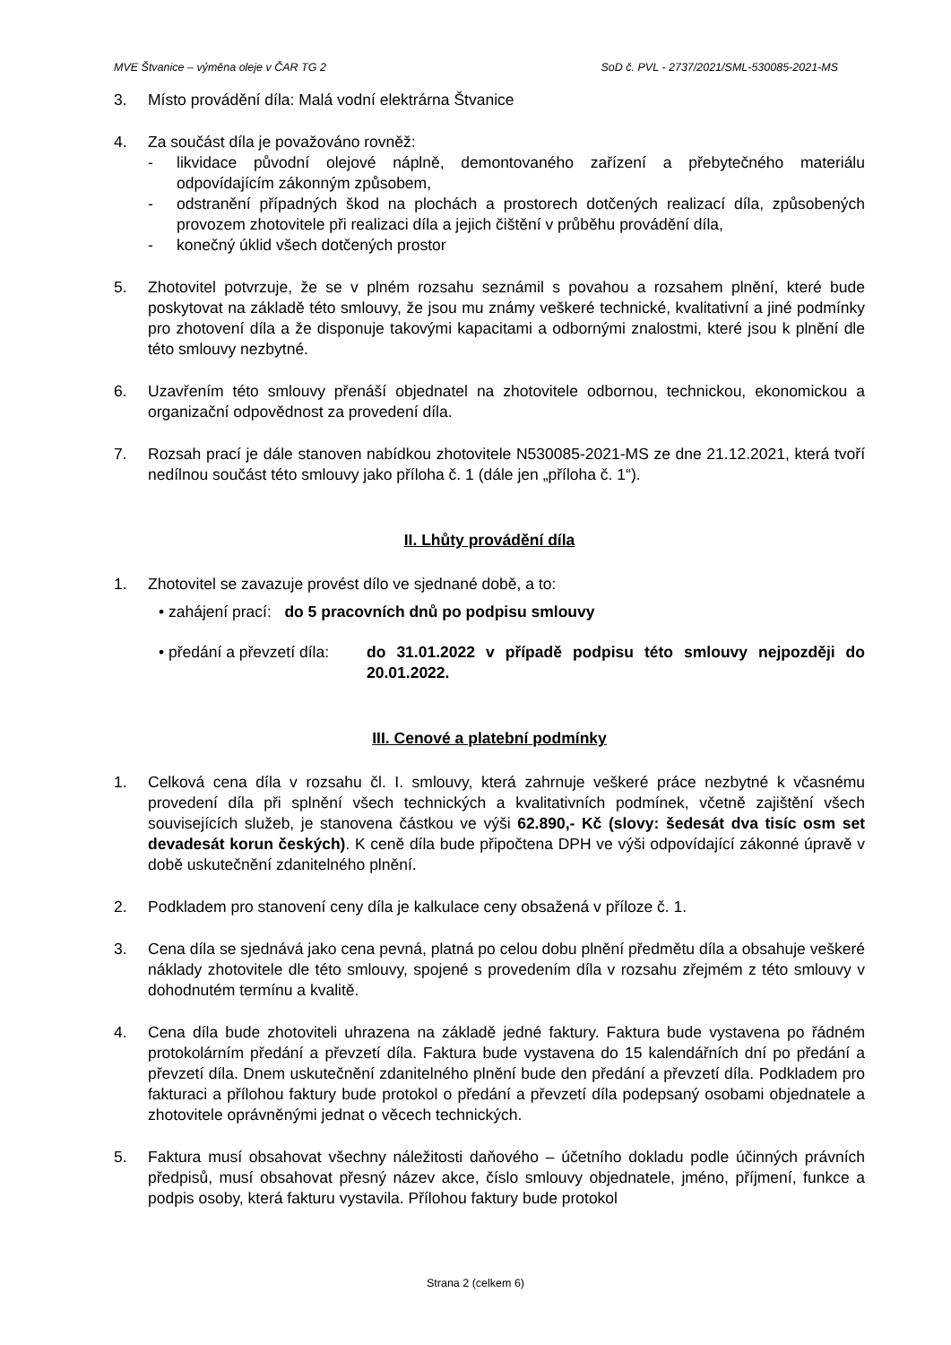MVE Štvanice – výměna oleje v ČAR TG 2 SoD č. PVL - 2737/2021/SML-530085-2021-MS
3. Místo provádění díla: Malá vodní elektrárna Štvanice
4. Za součást díla je považováno rovněž:
- likvidace původní olejové náplně, demontovaného zařízení a přebytečného materiálu odpovídajícím zákonným způsobem,
- odstranění případných škod na plochách a prostorech dotčených realizací díla, způsobených provozem zhotovitele při realizaci díla a jejich čištění v průběhu provádění díla,
- konečný úklid všech dotčených prostor
5. Zhotovitel potvrzuje, že se v plném rozsahu seznámil s povahou a rozsahem plnění, které bude poskytovat na základě této smlouvy, že jsou mu známy veškeré technické, kvalitativní a jiné podmínky pro zhotovení díla a že disponuje takovými kapacitami a odbornými znalostmi, které jsou k plnění dle této smlouvy nezbytné.
6. Uzavřením této smlouvy přenáší objednatel na zhotovitele odbornou, technickou, ekonomickou a organizační odpovědnost za provedení díla.
7. Rozsah prací je dále stanoven nabídkou zhotovitele N530085-2021-MS ze dne 21.12.2021, která tvoří nedílnou součást této smlouvy jako příloha č. 1 (dále jen „příloha č. 1“).
II. Lhůty provádění díla
1. Zhotovitel se zavazuje provést dílo ve sjednané době, a to:
• zahájení prací: do 5 pracovních dnů po podpisu smlouvy
• předání a převzetí díla: do 31.01.2022 v případě podpisu této smlouvy nejpozději do 20.01.2022.
III. Cenové a platební podmínky
1. Celková cena díla v rozsahu čl. I. smlouvy, která zahrnuje veškeré práce nezbytné k včasnému provedení díla při splnění všech technických a kvalitativních podmínek, včetně zajištění všech souvisejících služeb, je stanovena částkou ve výši 62.890,- Kč (slovy: šedesát dva tisíc osm set devadesát korun českých). K ceně díla bude připočtena DPH ve výši odpovídající zákonné úpravě v době uskutečnění zdanitelného plnění.
2. Podkladem pro stanovení ceny díla je kalkulace ceny obsažená v příloze č. 1.
3. Cena díla se sjednává jako cena pevná, platná po celou dobu plnění předmětu díla a obsahuje veškeré náklady zhotovitele dle této smlouvy, spojené s provedením díla v rozsahu zřejmém z této smlouvy v dohodnutém termínu a kvalitě.
4. Cena díla bude zhotoviteli uhrazena na základě jedné faktury. Faktura bude vystavena po řádném protokolárním předání a převzetí díla. Faktura bude vystavena do 15 kalendářních dní po předání a převzetí díla. Dnem uskutečnění zdanitelného plnění bude den předání a převzetí díla. Podkladem pro fakturaci a přílohou faktury bude protokol o předání a převzetí díla podepsaný osobami objednatele a zhotovitele oprávněnými jednat o věcech technických.
5. Faktura musí obsahovat všechny náležitosti daňového – účetního dokladu podle účinných právních předpisů, musí obsahovat přesný název akce, číslo smlouvy objednatele, jméno, příjmení, funkce a podpis osoby, která fakturu vystavila. Přílohou faktury bude protokol
Strana 2 (celkem 6)